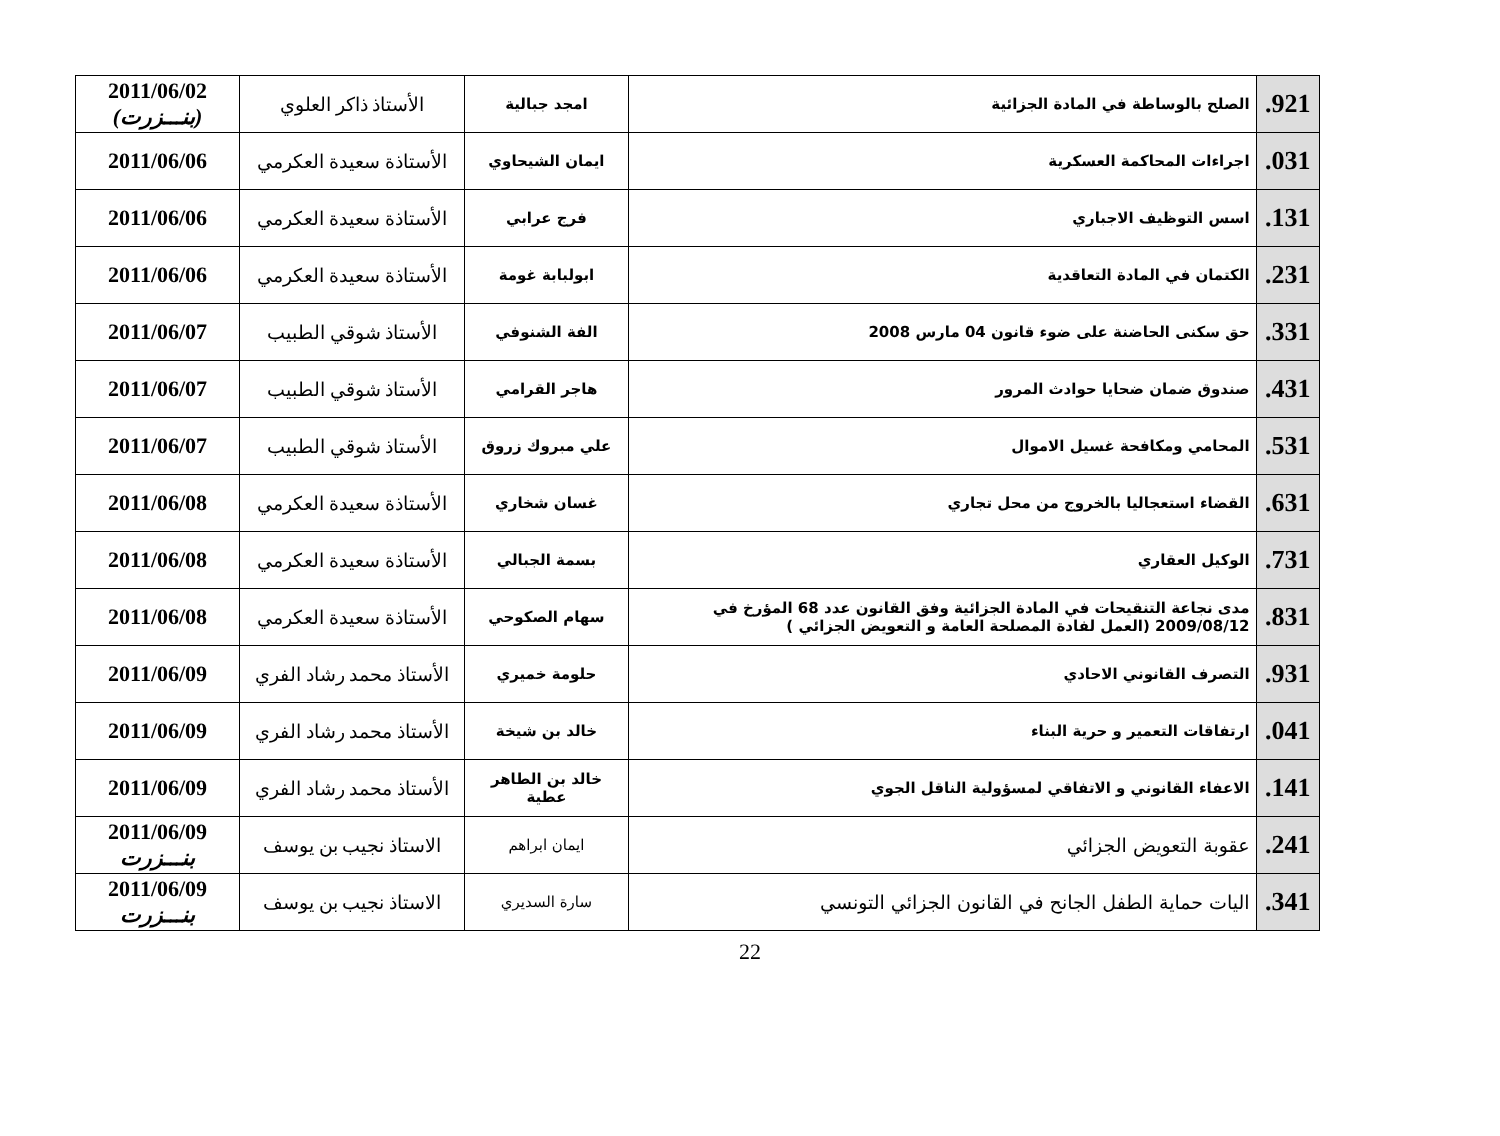| 921. | الصلح بالوساطة في المادة الجزائية | امجد جبالية | الأستاذ ذاكر العلوي | 2011/06/02 (بنـــزرت) |
| 031. | اجراءات المحاكمة العسكرية | ايمان الشيحاوي | الأستاذة سعيدة العكرمي | 2011/06/06 |
| 131. | اسس التوظيف الاجباري | فرج عرابي | الأستاذة سعيدة العكرمي | 2011/06/06 |
| 231. | الكتمان في المادة التعاقدية | ابولبابة غومة | الأستاذة سعيدة العكرمي | 2011/06/06 |
| 331. | حق سكنى الحاضنة على ضوء قانون 04 مارس 2008 | الفة الشنوفي | الأستاذ شوقي الطبيب | 2011/06/07 |
| 431. | صندوق ضمان ضحايا حوادث المرور | هاجر القرامي | الأستاذ شوقي الطبيب | 2011/06/07 |
| 531. | المحامي ومكافحة غسيل الاموال | علي مبروك زروق | الأستاذ شوقي الطبيب | 2011/06/07 |
| 631. | القضاء استعجاليا بالخروج من محل تجاري | غسان شخاري | الأستاذة سعيدة العكرمي | 2011/06/08 |
| 731. | الوكيل العقاري | بسمة الجبالي | الأستاذة سعيدة العكرمي | 2011/06/08 |
| 831. | مدى نجاعة التنقيحات في المادة الجزائية وفق القانون عدد 68 المؤرخ في 2009/08/12 (العمل لفادة المصلحة العامة و التعويض الجزائي ) | سهام الصكوحي | الأستاذة سعيدة العكرمي | 2011/06/08 |
| 931. | التصرف القانوني الاحادي | حلومة خميري | الأستاذ محمد رشاد الفري | 2011/06/09 |
| 041. | ارتفاقات التعمير و حرية البناء | خالد بن شيخة | الأستاذ محمد رشاد الفري | 2011/06/09 |
| 141. | الاعفاء القانوني و الاتفاقي لمسؤولية الناقل الجوي | خالد بن الطاهر عطية | الأستاذ محمد رشاد الفري | 2011/06/09 |
| 241. | عقوبة التعويض الجزائي | ايمان ابراهم | الاستاذ نجيب بن يوسف | 2011/06/09 بنـــزرت |
| 341. | اليات حماية الطفل الجانح في القانون الجزائي التونسي | سارة السديري | الاستاذ نجيب بن يوسف | 2011/06/09 بنـــزرت |
22